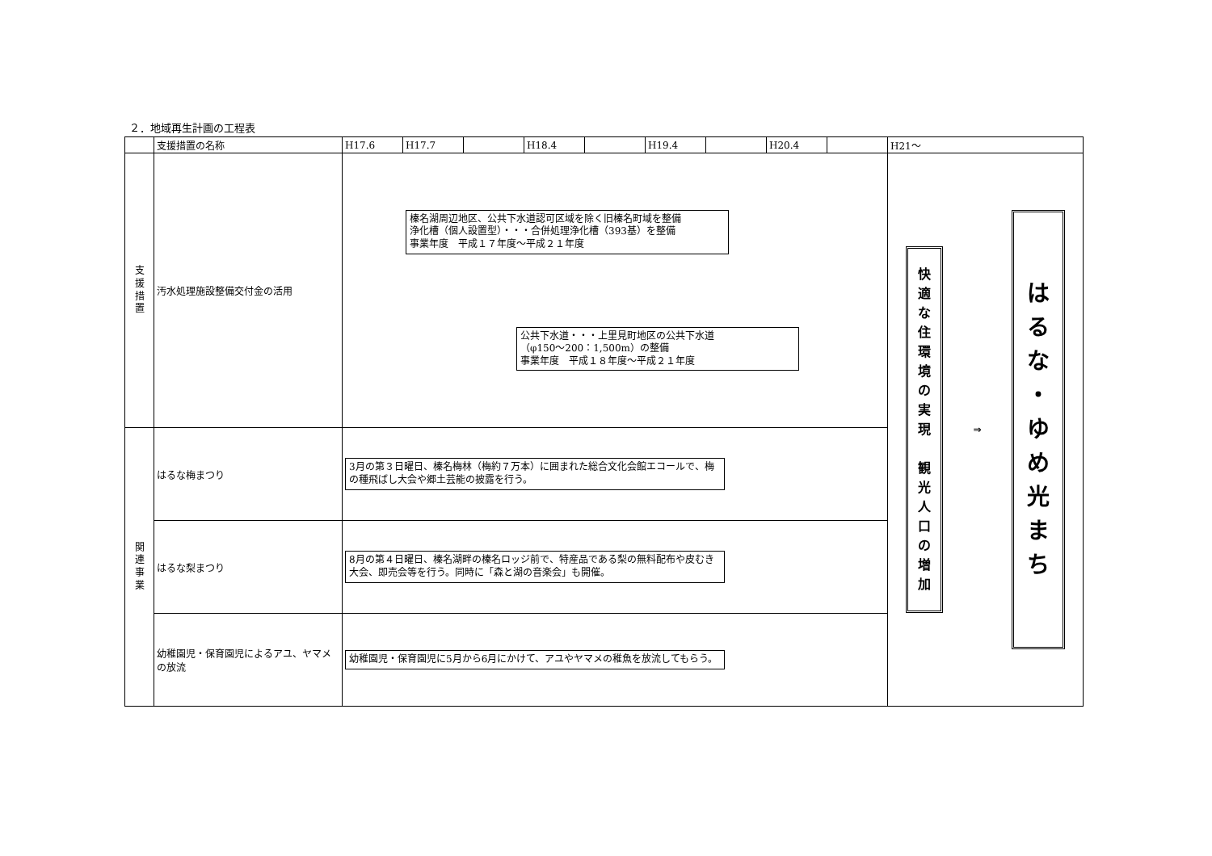２．地域再生計画の工程表
| | 支援措置の名称 | H17.6 | H17.7 | | H18.4 | | H19.4 | | H20.4 | | H21～ |
| --- | --- | --- | --- | --- | --- | --- | --- | --- | --- | --- | --- |
| 支 援 措 置 | 汚水処理施設整備交付金の活用 | 榛名湖周辺地区、公共下水道認可区域を除く旧榛名町域を整備 浄化槽（個人設置型）・・・合併処理浄化槽（393基）を整備 事業年度 平成１７年度～平成２１年度 公共下水道・・・上里見町地区の公共下水道 （φ150～200：1,500m）の整備 事業年度 平成１８年度～平成２１年度 | | | | | | | | | 快 適 な 住 環 境 の 実 現 観 光 人 口 の 増 加 ⇒ は る な ・ ゆ め 光 ま ち |
| 関 連 事 業 | はるな梅まつり | 3月の第３日曜日、榛名梅林（梅約７万本）に囲まれた総合文化会館エコールで、梅の種飛ばし大会や郷土芸能の披露を行う。 | | | | | | | | | |
| | はるな梨まつり | 8月の第４日曜日、榛名湖畔の榛名ロッジ前で、特産品である梨の無料配布や皮むき大会、即売会等を行う。同時に「森と湖の音楽会」も開催。 | | | | | | | | | |
| | 幼稚園児・保育園児によるアユ、ヤマメの放流 | 幼稚園児・保育園児に5月から6月にかけて、アユやヤマメの稚魚を放流してもらう。 | | | | | | | | | |